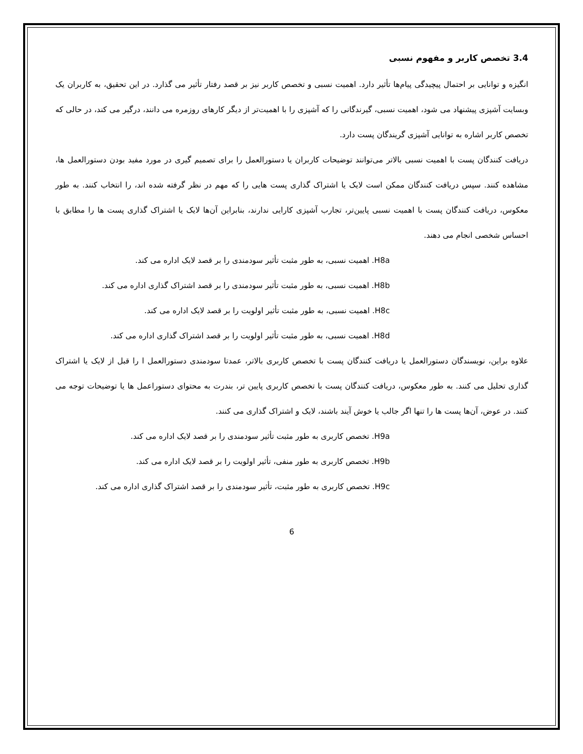3.4 تخصص کاربر و مفهوم نسبی
انگیزه و توانایی بر احتمال پیچیدگی پیام‌ها تأثیر دارد. اهمیت نسبی و تخصص کاربر نیز بر قصد رفتار تأثیر می گذارد. در این تحقیق، به کاربران یک وبسایت آشپزی پیشنهاد می شود، اهمیت نسبی، گیرندگانی را که آشپزی را با اهمیت‌تر از دیگر کارهای روزمره می دانند، درگیر می کند، در حالی که تخصص کاربر اشاره به توانایی آشپزی گریندگان پست دارد.
دریافت کنندگان پست با اهمیت نسبی بالاتر می‌توانند توضیحات کاربران یا دستورالعمل را برای تصمیم گیری در مورد مفید بودن دستورالعمل ها، مشاهده کنند. سپس دریافت کنندگان ممکن است لایک یا اشتراک گذاری پست هایی را که مهم در نظر گرفته شده اند، را انتخاب کنند. به طور معکوس، دریافت کنندگان پست با اهمیت نسبی پایین‌تر، تجارب آشپزی کارایی ندارند، بنابراین آن‌ها لایک یا اشتراک گذاری پست ها را مطابق با احساس شخصی انجام می دهند.
H8a. اهمیت نسبی، به طور مثبت تأثیر سودمندی را بر قصد لایک اداره می کند.
H8b. اهمیت نسبی، به طور مثبت تأثیر سودمندی را بر قصد اشتراک گذاری اداره می کند.
H8c. اهمیت نسبی، به طور مثبت تأثیر اولویت را بر قصد لایک اداره می کند.
H8d. اهمیت نسبی، به طور مثبت تأثیر اولویت را بر قصد اشتراک گذاری اداره می کند.
علاوه براین، نویسندگان دستورالعمل یا دریافت کنندگان پست با تخصص کاربری بالاتر، عمدتا سودمندی دستورالعمل ا را قبل از لایک یا اشتراک گذاری تحلیل می کنند. به طور معکوس، دریافت کنندگان پست با تخصص کاربری پایین تر، بندرت به محتوای دستوراعمل ها یا توضیحات توجه می کنند. در عوض، آن‌ها پست ها را تنها اگر جالب یا خوش آیند باشند، لایک و اشتراک گذاری می کنند.
H9a. تخصص کاربری به طور مثبت تأثیر سودمندی را بر قصد لایک اداره می کند.
H9b. تخصص کاربری به طور منفی، تأثیر اولویت را بر قصد لایک اداره می کند.
H9c. تخصص کاربری به طور مثبت، تأثیر سودمندی را بر قصد اشتراک گذاری اداره می کند.
6